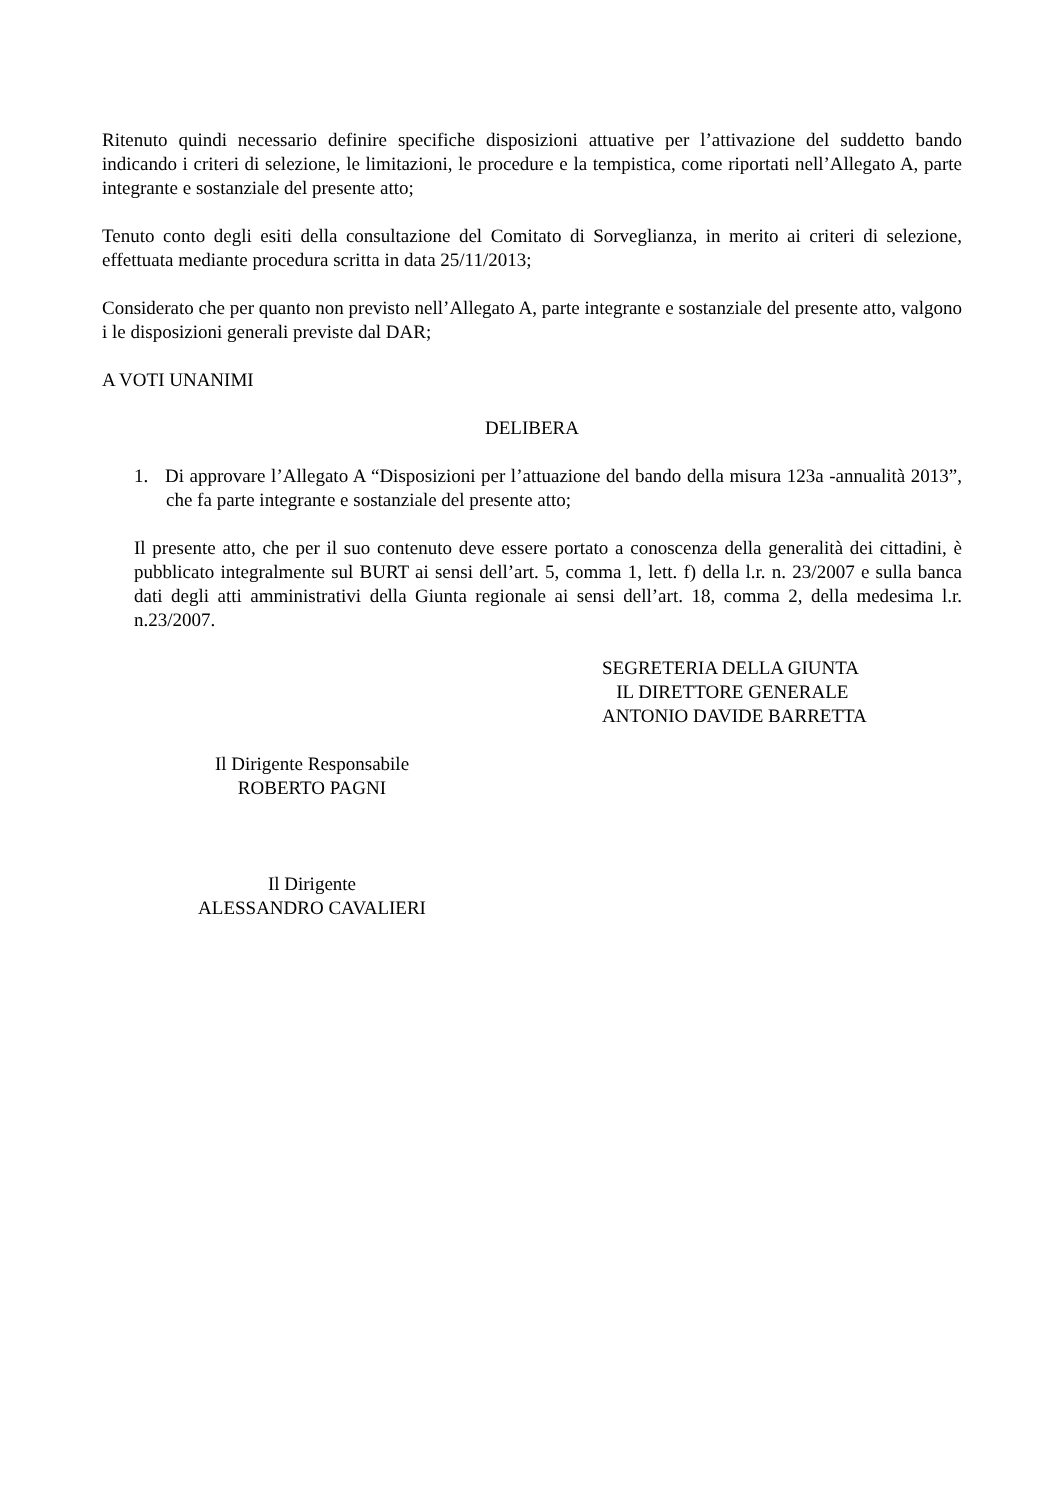Ritenuto quindi necessario definire specifiche disposizioni attuative per l’attivazione del suddetto bando indicando i criteri di selezione, le limitazioni, le procedure e la tempistica, come riportati nell’Allegato A, parte integrante e sostanziale del presente atto;
Tenuto conto degli esiti della consultazione del Comitato di Sorveglianza, in merito ai criteri di selezione, effettuata mediante procedura scritta in data 25/11/2013;
Considerato che per quanto non previsto nell’Allegato A, parte integrante e sostanziale del presente atto, valgono i le disposizioni generali previste dal DAR;
A VOTI UNANIMI
DELIBERA
1. Di approvare l’Allegato A “Disposizioni per l’attuazione del bando della misura 123a -annualità 2013”, che fa parte integrante e sostanziale del presente atto;
Il presente atto, che per il suo contenuto deve essere portato a conoscenza della generalità dei cittadini, è pubblicato integralmente sul BURT ai sensi dell’art. 5, comma 1, lett. f) della l.r. n. 23/2007 e sulla banca dati degli atti amministrativi della Giunta regionale ai sensi dell’art. 18, comma 2, della medesima l.r. n.23/2007.
SEGRETERIA DELLA GIUNTA
IL DIRETTORE GENERALE
ANTONIO DAVIDE BARRETTA
Il Dirigente Responsabile
ROBERTO PAGNI
Il Dirigente
ALESSANDRO CAVALIERI